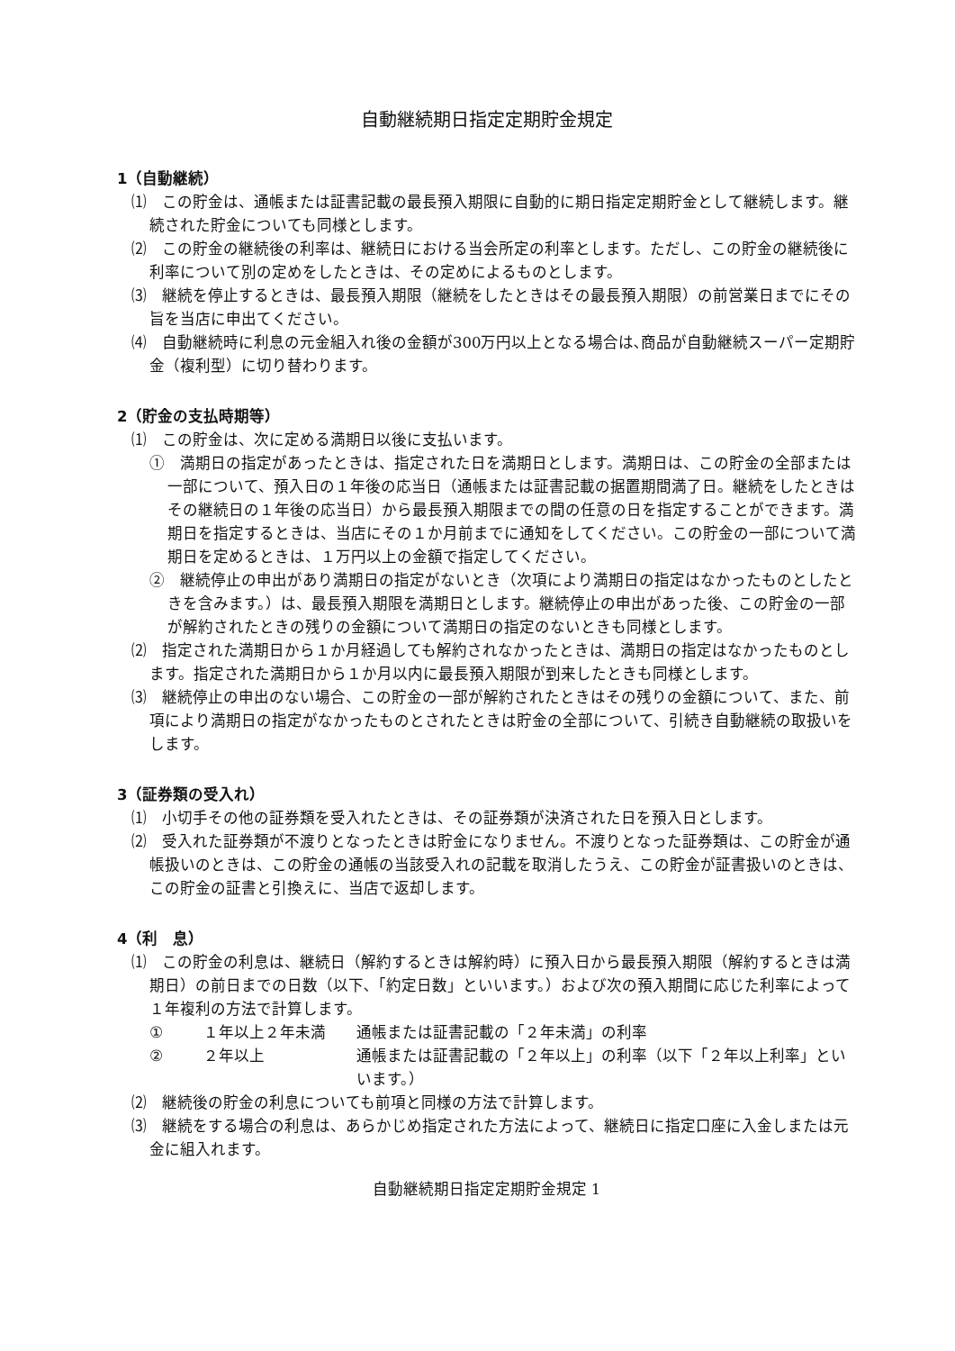自動継続期日指定定期貯金規定
1（自動継続）
⑴　この貯金は、通帳または証書記載の最長預入期限に自動的に期日指定定期貯金として継続します。継続された貯金についても同様とします。
⑵　この貯金の継続後の利率は、継続日における当会所定の利率とします。ただし、この貯金の継続後に利率について別の定めをしたときは、その定めによるものとします。
⑶　継続を停止するときは、最長預入期限（継続をしたときはその最長預入期限）の前営業日までにその旨を当店に申出てください。
⑷　自動継続時に利息の元金組入れ後の金額が300万円以上となる場合は､商品が自動継続スーパー定期貯金（複利型）に切り替わります。
2（貯金の支払時期等）
⑴　この貯金は、次に定める満期日以後に支払います。
①　満期日の指定があったときは、指定された日を満期日とします。満期日は、この貯金の全部または一部について、預入日の１年後の応当日（通帳または証書記載の据置期間満了日。継続をしたときはその継続日の１年後の応当日）から最長預入期限までの間の任意の日を指定することができます。満期日を指定するときは、当店にその１か月前までに通知をしてください。この貯金の一部について満期日を定めるときは、１万円以上の金額で指定してください。
②　継続停止の申出があり満期日の指定がないとき（次項により満期日の指定はなかったものとしたときを含みます。）は、最長預入期限を満期日とします。継続停止の申出があった後、この貯金の一部が解約されたときの残りの金額について満期日の指定のないときも同様とします。
⑵　指定された満期日から１か月経過しても解約されなかったときは、満期日の指定はなかったものとします。指定された満期日から１か月以内に最長預入期限が到来したときも同様とします。
⑶　継続停止の申出のない場合、この貯金の一部が解約されたときはその残りの金額について、また、前項により満期日の指定がなかったものとされたときは貯金の全部について、引続き自動継続の取扱いをします。
3（証券類の受入れ）
⑴　小切手その他の証券類を受入れたときは、その証券類が決済された日を預入日とします。
⑵　受入れた証券類が不渡りとなったときは貯金になりません。不渡りとなった証券類は、この貯金が通帳扱いのときは、この貯金の通帳の当該受入れの記載を取消したうえ、この貯金が証書扱いのときは、この貯金の証書と引換えに、当店で返却します。
4（利　息）
⑴　この貯金の利息は、継続日（解約するときは解約時）に預入日から最長預入期限（解約するときは満期日）の前日までの日数（以下､「約定日数」といいます。）および次の預入期間に応じた利率によって１年複利の方法で計算します。
① １年以上２年未満 通帳または証書記載の「２年未満」の利率
② ２年以上 通帳または証書記載の「２年以上」の利率（以下「２年以上利率」といいます。）
⑵　継続後の貯金の利息についても前項と同様の方法で計算します。
⑶　継続をする場合の利息は、あらかじめ指定された方法によって、継続日に指定口座に入金しまたは元金に組入れます。
自動継続期日指定定期貯金規定 1